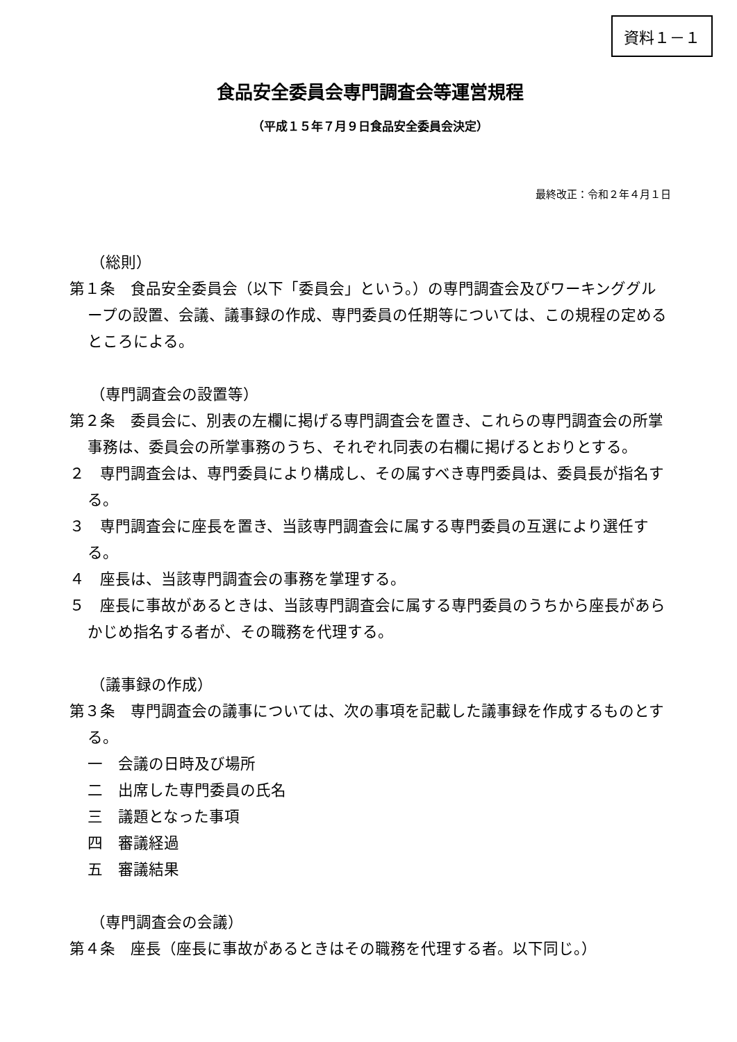資料１－１
食品安全委員会専門調査会等運営規程
（平成１５年７月９日食品安全委員会決定）
最終改正：令和２年４月１日
（総則）
第１条　食品安全委員会（以下「委員会」という。）の専門調査会及びワーキンググループの設置、会議、議事録の作成、専門委員の任期等については、この規程の定めるところによる。
（専門調査会の設置等）
第２条　委員会に、別表の左欄に掲げる専門調査会を置き、これらの専門調査会の所掌事務は、委員会の所掌事務のうち、それぞれ同表の右欄に掲げるとおりとする。
２　専門調査会は、専門委員により構成し、その属すべき専門委員は、委員長が指名する。
３　専門調査会に座長を置き、当該専門調査会に属する専門委員の互選により選任する。
４　座長は、当該専門調査会の事務を掌理する。
５　座長に事故があるときは、当該専門調査会に属する専門委員のうちから座長があらかじめ指名する者が、その職務を代理する。
（議事録の作成）
第３条　専門調査会の議事については、次の事項を記載した議事録を作成するものとする。
一　会議の日時及び場所
二　出席した専門委員の氏名
三　議題となった事項
四　審議経過
五　審議結果
（専門調査会の会議）
第４条　座長（座長に事故があるときはその職務を代理する者。以下同じ。）